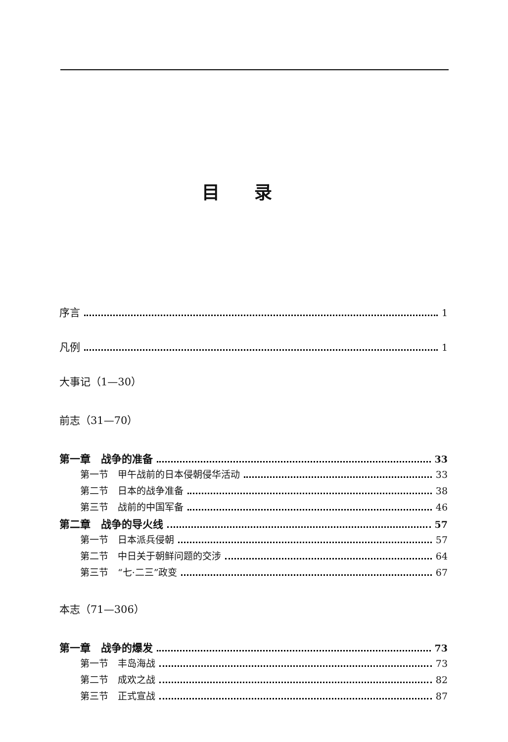目录
序言 1
凡例 1
大事记（1—30）
前志（31—70）
第一章　战争的准备 33
第一节　甲午战前的日本侵朝侵华活动 33
第二节　日本的战争准备 38
第三节　战前的中国军备 46
第二章　战争的导火线 57
第一节　日本派兵侵朝 57
第二节　中日关于朝鲜问题的交涉 64
第三节　“七·二三”政变 67
本志（71—306）
第一章　战争的爆发 73
第一节　丰岛海战 73
第二节　成欢之战 82
第三节　正式宣战 87